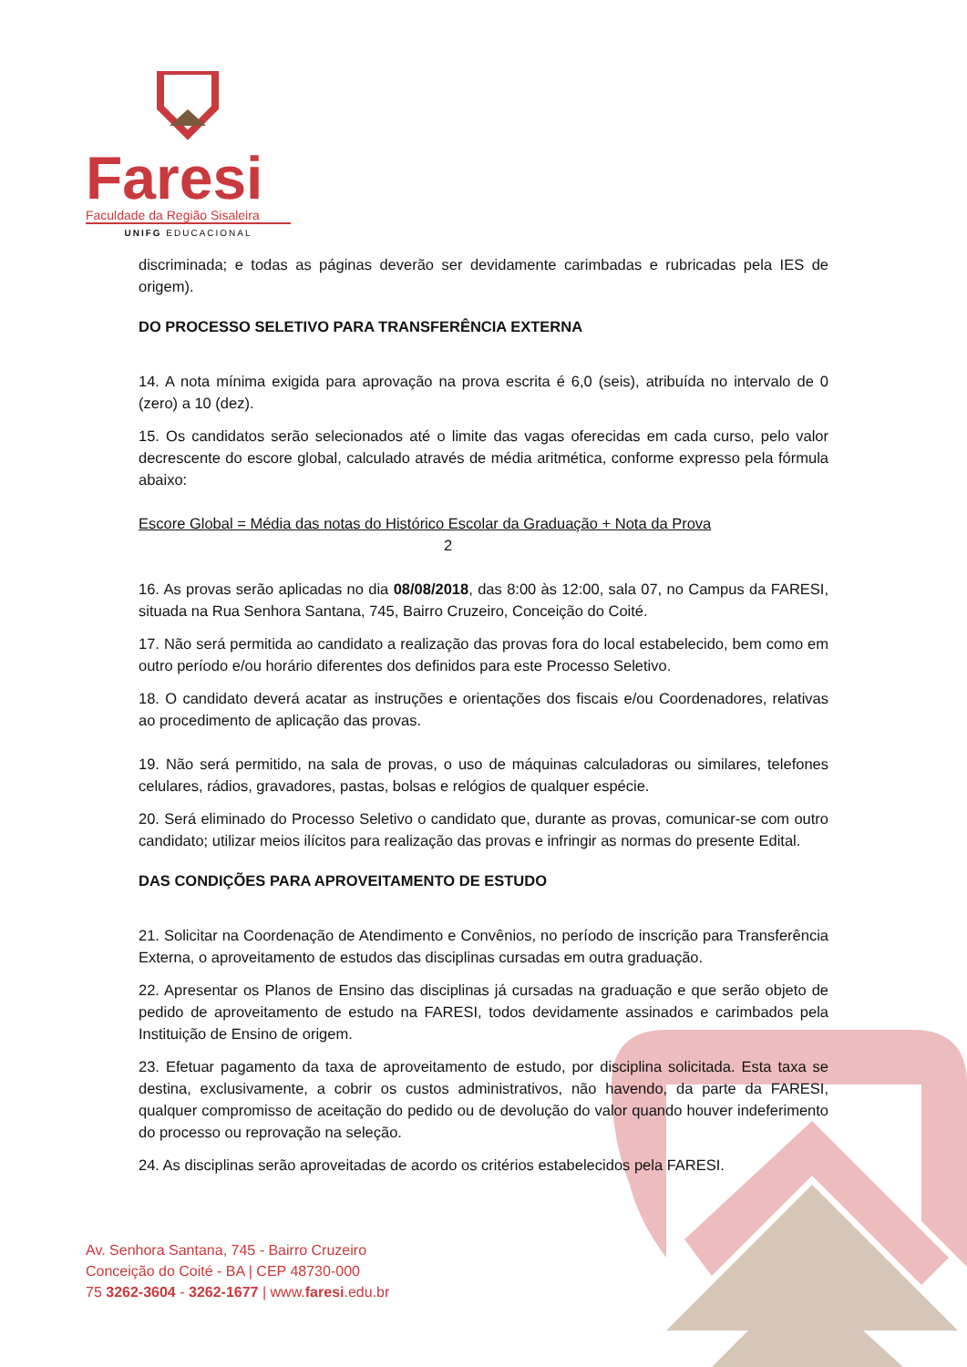Faresi
Faculdade da Região Sisaleira
UNIFG EDUCACIONAL
discriminada; e todas as páginas deverão ser devidamente carimbadas e rubricadas pela IES de origem).
DO PROCESSO SELETIVO PARA TRANSFERÊNCIA EXTERNA
14. A nota mínima exigida para aprovação na prova escrita é 6,0 (seis), atribuída no intervalo de 0 (zero) a 10 (dez).
15. Os candidatos serão selecionados até o limite das vagas oferecidas em cada curso, pelo valor decrescente do escore global, calculado através de média aritmética, conforme expresso pela fórmula abaixo:
Escore Global = Média das notas do Histórico Escolar da Graduação + Nota da Prova
2
16. As provas serão aplicadas no dia 08/08/2018, das 8:00 às 12:00, sala 07, no Campus da FARESI, situada na Rua Senhora Santana, 745, Bairro Cruzeiro, Conceição do Coité.
17. Não será permitida ao candidato a realização das provas fora do local estabelecido, bem como em outro período e/ou horário diferentes dos definidos para este Processo Seletivo.
18. O candidato deverá acatar as instruções e orientações dos fiscais e/ou Coordenadores, relativas ao procedimento de aplicação das provas.
19. Não será permitido, na sala de provas, o uso de máquinas calculadoras ou similares, telefones celulares, rádios, gravadores, pastas, bolsas e relógios de qualquer espécie.
20. Será eliminado do Processo Seletivo o candidato que, durante as provas, comunicar-se com outro candidato; utilizar meios ilícitos para realização das provas e infringir as normas do presente Edital.
DAS CONDIÇÕES PARA APROVEITAMENTO DE ESTUDO
21. Solicitar na Coordenação de Atendimento e Convênios, no período de inscrição para Transferência Externa, o aproveitamento de estudos das disciplinas cursadas em outra graduação.
22. Apresentar os Planos de Ensino das disciplinas já cursadas na graduação e que serão objeto de pedido de aproveitamento de estudo na FARESI, todos devidamente assinados e carimbados pela Instituição de Ensino de origem.
23. Efetuar pagamento da taxa de aproveitamento de estudo, por disciplina solicitada. Esta taxa se destina, exclusivamente, a cobrir os custos administrativos, não havendo, da parte da FARESI, qualquer compromisso de aceitação do pedido ou de devolução do valor quando houver indeferimento do processo ou reprovação na seleção.
24. As disciplinas serão aproveitadas de acordo os critérios estabelecidos pela FARESI.
Av. Senhora Santana, 745 - Bairro Cruzeiro
Conceição do Coité - BA | CEP 48730-000
75 3262-3604 - 3262-1677 | www.faresi.edu.br